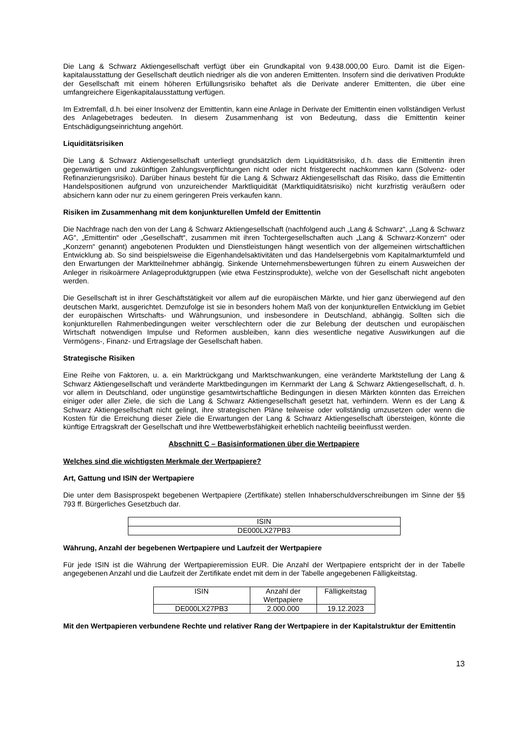Die Lang & Schwarz Aktiengesellschaft verfügt über ein Grundkapital von 9.438.000,00 Euro. Damit ist die Eigen­kapitalausstattung der Gesellschaft deutlich niedriger als die von anderen Emittenten. Insofern sind die derivativen Produkte der Gesellschaft mit einem höheren Erfüllungsrisiko behaftet als die Derivate anderer Emittenten, die über eine umfangreichere Eigenkapitalausstattung verfügen.
Im Extremfall, d.h. bei einer Insolvenz der Emittentin, kann eine Anlage in Derivate der Emittentin einen vollständigen Verlust des Anlagebetrages bedeuten. In diesem Zusammenhang ist von Bedeutung, dass die Emittentin keiner Entschädigungseinrichtung angehört.
Liquiditätsrisiken
Die Lang & Schwarz Aktiengesellschaft unterliegt grundsätzlich dem Liquiditätsrisiko, d.h. dass die Emittentin ihren gegenwärtigen und zukünftigen Zahlungsverpflichtungen nicht oder nicht fristgerecht nachkommen kann (Solvenz- oder Refinanzierungsrisiko). Darüber hinaus besteht für die Lang & Schwarz Aktiengesellschaft das Risiko, dass die Emittentin Handelspositionen aufgrund von unzureichender Marktliquidität (Marktliquiditätsrisiko) nicht kurzfristig veräußern oder absichern kann oder nur zu einem geringeren Preis verkaufen kann.
Risiken im Zusammenhang mit dem konjunkturellen Umfeld der Emittentin
Die Nachfrage nach den von der Lang & Schwarz Aktiengesellschaft (nachfolgend auch „Lang & Schwarz“, „Lang & Schwarz AG“, „Emittentin“ oder „Gesellschaft“, zusammen mit ihren Tochtergesellschaften auch „Lang & Schwarz-Konzern“ oder „Konzern“ genannt) angebotenen Produkten und Dienstleistungen hängt wesentlich von der allgemeinen wirtschaftlichen Entwicklung ab. So sind beispielsweise die Eigenhandelsaktivitäten und das Handelsergebnis vom Kapitalmarktumfeld und den Erwartungen der Marktteilnehmer abhängig. Sinkende Unternehmensbewertungen führen zu einem Ausweichen der Anleger in risikoärmere Anlageproduktgruppen (wie etwa Festzinsprodukte), welche von der Gesellschaft nicht angeboten werden.
Die Gesellschaft ist in ihrer Geschäftstätigkeit vor allem auf die europäischen Märkte, und hier ganz überwiegend auf den deutschen Markt, ausgerichtet. Demzufolge ist sie in besonders hohem Maß von der konjunkturellen Entwicklung im Gebiet der europäischen Wirtschafts- und Währungsunion, und insbesondere in Deutschland, abhängig. Sollten sich die konjunkturellen Rahmenbedingungen weiter verschlechtern oder die zur Belebung der deutschen und europäischen Wirtschaft notwendigen Impulse und Reformen ausbleiben, kann dies wesentliche negative Auswirkungen auf die Vermögens-, Finanz- und Ertragslage der Gesellschaft haben.
Strategische Risiken
Eine Reihe von Faktoren, u. a. ein Marktrückgang und Marktschwankungen, eine veränderte Marktstellung der Lang & Schwarz Aktiengesellschaft und veränderte Marktbedingungen im Kernmarkt der Lang & Schwarz Aktiengesellschaft, d. h. vor allem in Deutschland, oder ungünstige gesamtwirtschaftliche Bedingungen in diesen Märkten könnten das Erreichen einiger oder aller Ziele, die sich die Lang & Schwarz Aktiengesellschaft gesetzt hat, verhindern. Wenn es der Lang & Schwarz Aktiengesellschaft nicht gelingt, ihre strategischen Pläne teilweise oder vollständig umzusetzen oder wenn die Kosten für die Erreichung dieser Ziele die Erwartungen der Lang & Schwarz Aktiengesellschaft übersteigen, könnte die künftige Ertragskraft der Gesellschaft und ihre Wettbewerbsfähigkeit erheblich nachteilig beeinflusst werden.
Abschnitt C – Basisinformationen über die Wertpapiere
Welches sind die wichtigsten Merkmale der Wertpapiere?
Art, Gattung und ISIN der Wertpapiere
Die unter dem Basisprospekt begebenen Wertpapiere (Zertifikate) stellen Inhaberschuldverschreibungen im Sinne der §§ 793 ff. Bürgerliches Gesetzbuch dar.
| ISIN |
| DE000LX27PB3 |
Währung, Anzahl der begebenen Wertpapiere und Laufzeit der Wertpapiere
Für jede ISIN ist die Währung der Wertpapieremission EUR. Die Anzahl der Wertpapiere entspricht der in der Tabelle angegebenen Anzahl und die Laufzeit der Zertifikate endet mit dem in der Tabelle angegebenen Fälligkeitstag.
| ISIN | Anzahl der Wertpapiere | Fälligkeitstag |
| DE000LX27PB3 | 2.000.000 | 19.12.2023 |
Mit den Wertpapieren verbundene Rechte und relativer Rang der Wertpapiere in der Kapitalstruktur der Emittentin
13